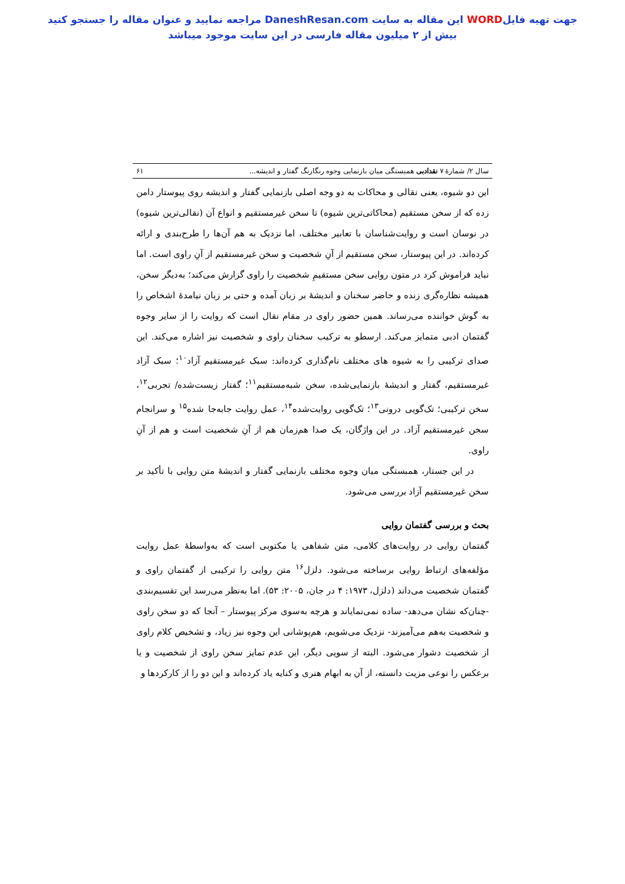جهت تهیه فایلWORD این مقاله به سایت DaneshResan.com مراجعه نمایید و عنوان مقاله را جستجو کنید
بیش از ۲ میلیون مقاله فارسی در این سایت موجود میباشد
سال ۲/ شمارهٔ ۷ نقدادبی همبستگی میان بازنمایی وجوه رنگارنگ گفتار و اندیشه... ۶۱
این دو شیوه، یعنی نقالی و محاکات به دو وجه اصلی بازنمایی گفتار و اندیشه روی پیوستار دامن زده که از سخن مستقیم (محاکاتی‌ترین شیوه) تا سخن غیرمستقیم و انواع آن (نقالی‌ترین شیوه) در نوسان است و روایت‌شناسان با تعابیر مختلف، اما نزدیک به هم آن‌ها را طرح‌بندی و ارائه کرده‌اند. در این پیوستار، سخن مستقیم از آنِ شخصیت و سخن غیرمستقیم از آنِ راوی است. اما نباید فراموش کرد در متون روایی سخن مستقیمِ شخصیت را راوی گزارش می‌کند؛ به‌دیگر سخن، همیشه نظاره‌گری زنده و حاضر سخنان و اندیشهٔ بر زبان آمده و حتی بر زبان نیامدهٔ اشخاص را به گوش خواننده می‌رساند. همین حضور راوی در مقام نقال است که روایت را از سایر وجوه گفتمان ادبی متمایز می‌کند. ارسطو به ترکیب سخنان راوی و شخصیت نیز اشاره می‌کند. این صدای ترکیبی را به شیوه های مختلف نام‌گذاری کرده‌اند: سبک غیرمستقیم آزاد<sup>۱۰</sup>؛ سبک آزاد غیرمستقیم، گفتار و اندیشهٔ بازنمایی‌شده، سخن شبه‌مستقیم<sup>۱۱</sup>؛ گفتار زیست‌شده/ تجربی<sup>۱۲</sup>، سخن ترکیبی؛ تک‌گویی درونی<sup>۱۳</sup>؛ تک‌گویی روایت‌شده<sup>۱۴</sup>، عمل روایت جابه‌جا شده<sup>۱۵</sup> و سرانجام سخن غیرمستقیم آزاد. در این واژگان، یک صدا هم‌زمان هم از آنِ شخصیت است و هم از آنِ راوی.
در این جستار، همبستگی میان وجوه مختلف بازنمایی گفتار و اندیشهٔ متن روایی با تأکید بر سخن غیرمستقیم آزاد بررسی می‌شود.
بحث و بررسی گفتمان روایی
گفتمان روایی در روایت‌های کلامی، متن شفاهی یا مکتوبی است که به‌واسطهٔ عمل روایت مؤلفه‌های ارتباط روایی برساخته می‌شود. دلزل<sup>۱۶</sup> متن روایی را ترکیبی از گفتمان راوی و گفتمان شخصیت می‌داند (دلزل، ۱۹۷۳: ۴ در جان، ۲۰۰۵: ۵۳). اما به‌نظر می‌رسد این تقسیم‌بندی -چنان‌که نشان می‌دهد- ساده نمی‌نمایاند و هرچه به‌سوی مرکز پیوستار – آنجا که دو سخن راوی و شخصیت به‌هم می‌آمیزند- نزدیک می‌شویم، هم‌پوشانی این وجوه نیز زیاد، و تشخیص کلام راوی از شخصیت دشوار می‌شود. البته از سویی دیگر، این عدم تمایز سخن راوی از شخصیت و یا برعکس را نوعی مزیت دانسته، از آن به ابهام هنری و کنایه یاد کرده‌اند و این دو را از کارکردها و